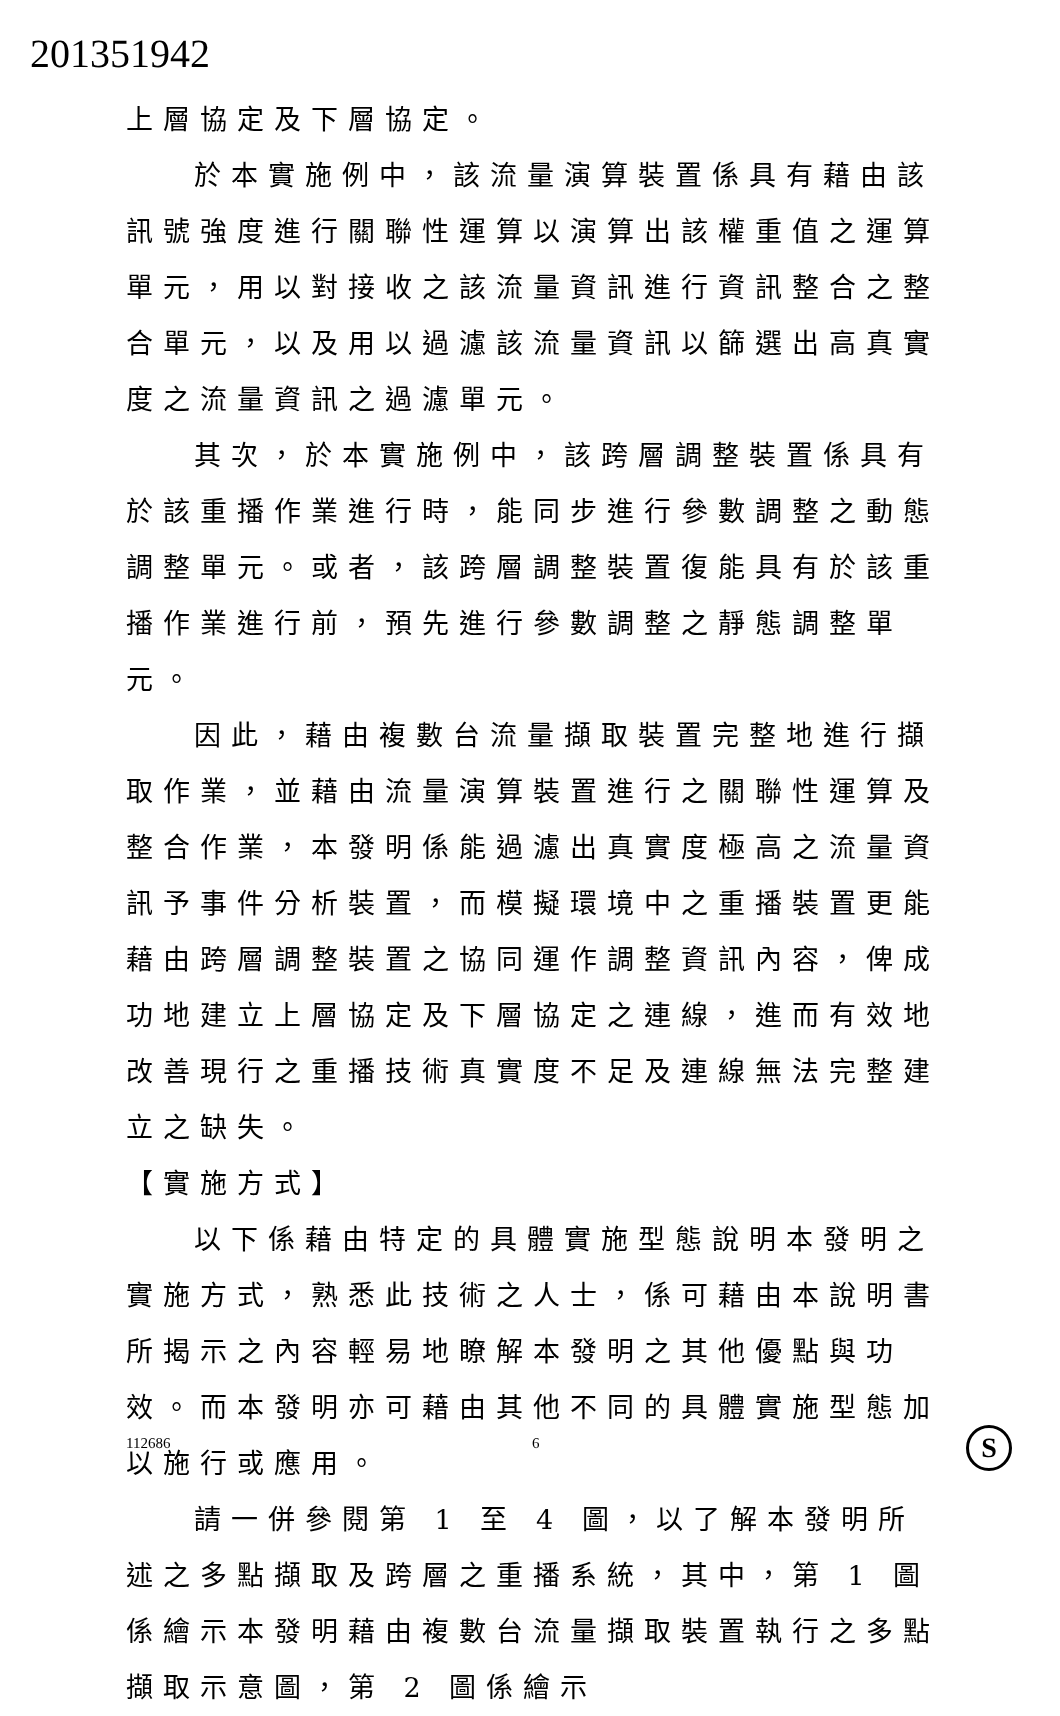201351942
上層協定及下層協定。
於本實施例中，該流量演算裝置係具有藉由該訊號強度進行關聯性運算以演算出該權重值之運算單元，用以對接收之該流量資訊進行資訊整合之整合單元，以及用以過濾該流量資訊以篩選出高真實度之流量資訊之過濾單元。
其次，於本實施例中，該跨層調整裝置係具有於該重播作業進行時，能同步進行參數調整之動態調整單元。或者，該跨層調整裝置復能具有於該重播作業進行前，預先進行參數調整之靜態調整單元。
因此，藉由複數台流量擷取裝置完整地進行擷取作業，並藉由流量演算裝置進行之關聯性運算及整合作業，本發明係能過濾出真實度極高之流量資訊予事件分析裝置，而模擬環境中之重播裝置更能藉由跨層調整裝置之協同運作調整資訊內容，俾成功地建立上層協定及下層協定之連線，進而有效地改善現行之重播技術真實度不足及連線無法完整建立之缺失。
【實施方式】
以下係藉由特定的具體實施型態說明本發明之實施方式，熟悉此技術之人士，係可藉由本說明書所揭示之內容輕易地瞭解本發明之其他優點與功效。而本發明亦可藉由其他不同的具體實施型態加以施行或應用。
請一併參閱第 1 至 4 圖，以了解本發明所述之多點擷取及跨層之重播系統，其中，第 1 圖係繪示本發明藉由複數台流量擷取裝置執行之多點擷取示意圖，第 2 圖係繪示
112686 6 S